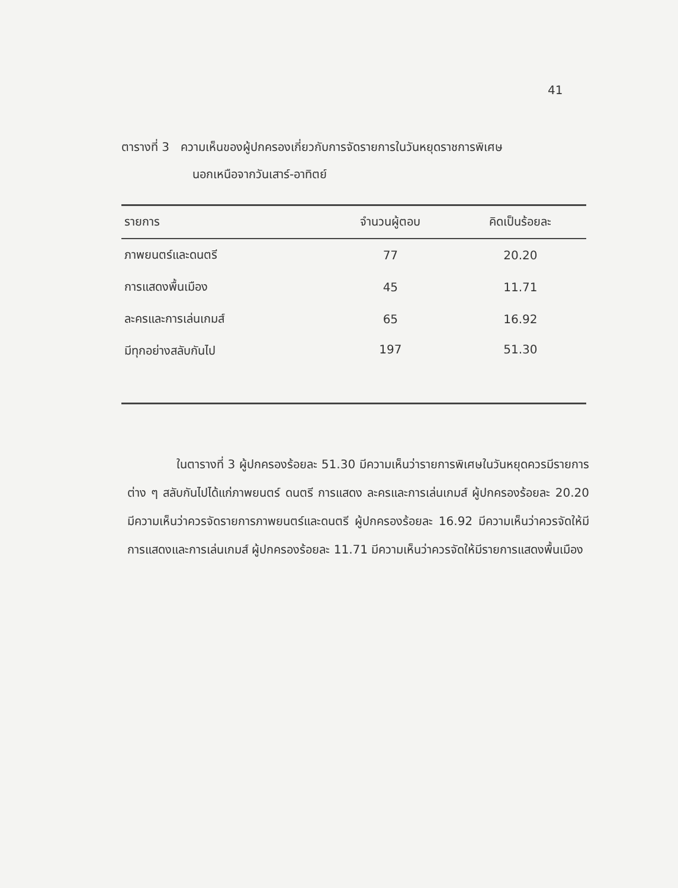41
ตารางที่ 3 ความเห็นของผู้ปกครองเกี่ยวกับการจัดรายการในวันหยุดราชการพิเศษ
นอกเหนือจากวันเสาร์-อาทิตย์
| รายการ | จำนวนผู้ตอบ | คิดเป็นร้อยละ |
| --- | --- | --- |
| ภาพยนตร์และดนตรี | 77 | 20.20 |
| การแสดงพื้นเมือง | 45 | 11.71 |
| ละครและการเล่นเกมส์ | 65 | 16.92 |
| มีทุกอย่างสลับกันไป | 197 | 51.30 |
ในตารางที่ 3 ผู้ปกครองร้อยละ 51.30 มีความเห็นว่ารายการพิเศษในวันหยุดควรมีรายการต่าง ๆ สลับกันไปได้แก่ภาพยนตร์ ดนตรี การแสดง ละครและการเล่นเกมส์ ผู้ปกครองร้อยละ 20.20 มีความเห็นว่าควรจัดรายการภาพยนตร์และดนตรี ผู้ปกครองร้อยละ 16.92 มีความเห็นว่าควรจัดให้มีการแสดงและการเล่นเกมส์ ผู้ปกครองร้อยละ 11.71 มีความเห็นว่าควรจัดให้มีรายการแสดงพื้นเมือง